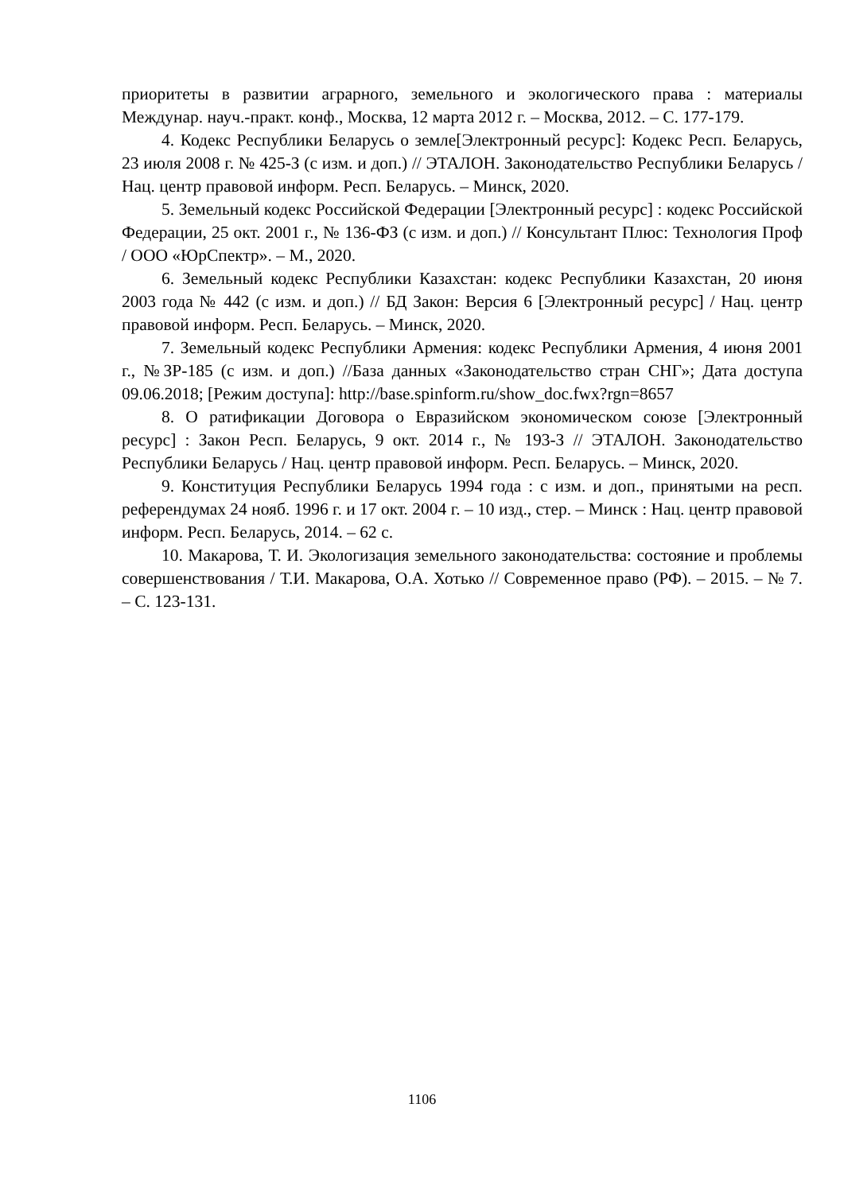приоритеты в развитии аграрного, земельного и экологического права : материалы Междунар. науч.-практ. конф., Москва, 12 марта 2012 г. – Москва, 2012. – С. 177-179.
4. Кодекс Республики Беларусь о земле[Электронный ресурс]: Кодекс Респ. Беларусь, 23 июля 2008 г. № 425-З (с изм. и доп.) // ЭТАЛОН. Законодательство Республики Беларусь / Нац. центр правовой информ. Респ. Беларусь. – Минск, 2020.
5. Земельный кодекс Российской Федерации [Электронный ресурс] : кодекс Российской Федерации, 25 окт. 2001 г., № 136-ФЗ (с изм. и доп.) // Консультант Плюс: Технология Проф / ООО «ЮрСпектр». – М., 2020.
6. Земельный кодекс Республики Казахстан: кодекс Республики Казахстан, 20 июня 2003 года № 442 (с изм. и доп.) // БД Закон: Версия 6 [Электронный ресурс] / Нац. центр правовой информ. Респ. Беларусь. – Минск, 2020.
7. Земельный кодекс Республики Армения: кодекс Республики Армения, 4 июня 2001 г., №ЗР-185 (с изм. и доп.) //База данных «Законодательство стран СНГ»; Дата доступа 09.06.2018; [Режим доступа]: http://base.spinform.ru/show_doc.fwx?rgn=8657
8. О ратификации Договора о Евразийском экономическом союзе [Электронный ресурс] : Закон Респ. Беларусь, 9 окт. 2014 г., № 193-З // ЭТАЛОН. Законодательство Республики Беларусь / Нац. центр правовой информ. Респ. Беларусь. – Минск, 2020.
9. Конституция Республики Беларусь 1994 года : с изм. и доп., принятыми на респ. референдумах 24 нояб. 1996 г. и 17 окт. 2004 г. – 10 изд., стер. – Минск : Нац. центр правовой информ. Респ. Беларусь, 2014. – 62 с.
10. Макарова, Т. И. Экологизация земельного законодательства: состояние и проблемы совершенствования / Т.И. Макарова, О.А. Хотько // Современное право (РФ). – 2015. – № 7. – С. 123-131.
1106